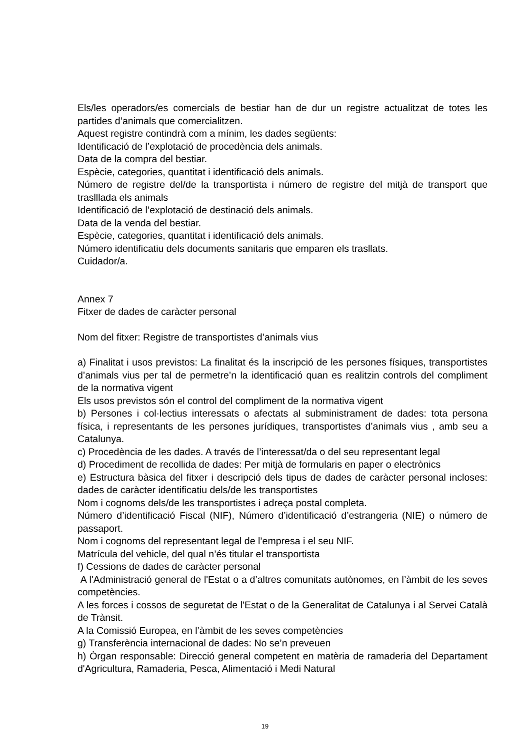Els/les operadors/es comercials de bestiar han de dur un registre actualitzat de totes les partides d’animals que comercialitzen.
Aquest registre contindrà com a mínim, les dades següents:
Identificació de l’explotació de procedència dels animals.
Data de la compra del bestiar.
Espècie, categories, quantitat i identificació dels animals.
Número de registre del/de la transportista i número de registre del mitjà de transport que traslllada els animals
Identificació de l’explotació de destinació dels animals.
Data de la venda del bestiar.
Espècie, categories, quantitat i identificació dels animals.
Número identificatiu dels documents sanitaris que emparen els trasllats.
Cuidador/a.
Annex 7
Fitxer de dades de caràcter personal
Nom del fitxer: Registre de transportistes d’animals vius
a) Finalitat i usos previstos: La finalitat és la inscripció de les persones físiques, transportistes d’animals vius per tal de permetre’n la identificació quan es realitzin controls del compliment de la normativa vigent
Els usos previstos són el control del compliment de la normativa vigent
b) Persones i col·lectius interessats o afectats al subministrament de dades: tota persona física, i representants de les persones jurídiques, transportistes d’animals vius , amb seu a Catalunya.
c) Procedència de les dades. A través de l’interessat/da o del seu representant legal
d) Procediment de recollida de dades: Per mitjà de formularis en paper o electrònics
e) Estructura bàsica del fitxer i descripció dels tipus de dades de caràcter personal incloses: dades de caràcter identificatiu dels/de les transportistes
Nom i cognoms dels/de les transportistes i adreça postal completa.
Número d’identificació Fiscal (NIF), Número d’identificació d’estrangeria (NIE) o número de passaport.
Nom i cognoms del representant legal de l’empresa i el seu NIF.
Matrícula del vehicle, del qual n’és titular el transportista
f) Cessions de dades de caràcter personal
A l'Administració general de l'Estat o a d’altres comunitats autònomes, en l’àmbit de les seves competències.
A les forces i cossos de seguretat de l'Estat o de la Generalitat de Catalunya i al Servei Català de Trànsit.
A la Comissió Europea, en l’àmbit de les seves competències
g) Transferència internacional de dades: No se’n preveuen
h) Òrgan responsable: Direcció general competent en matèria de ramaderia del Departament d'Agricultura, Ramaderia, Pesca, Alimentació i Medi Natural
19